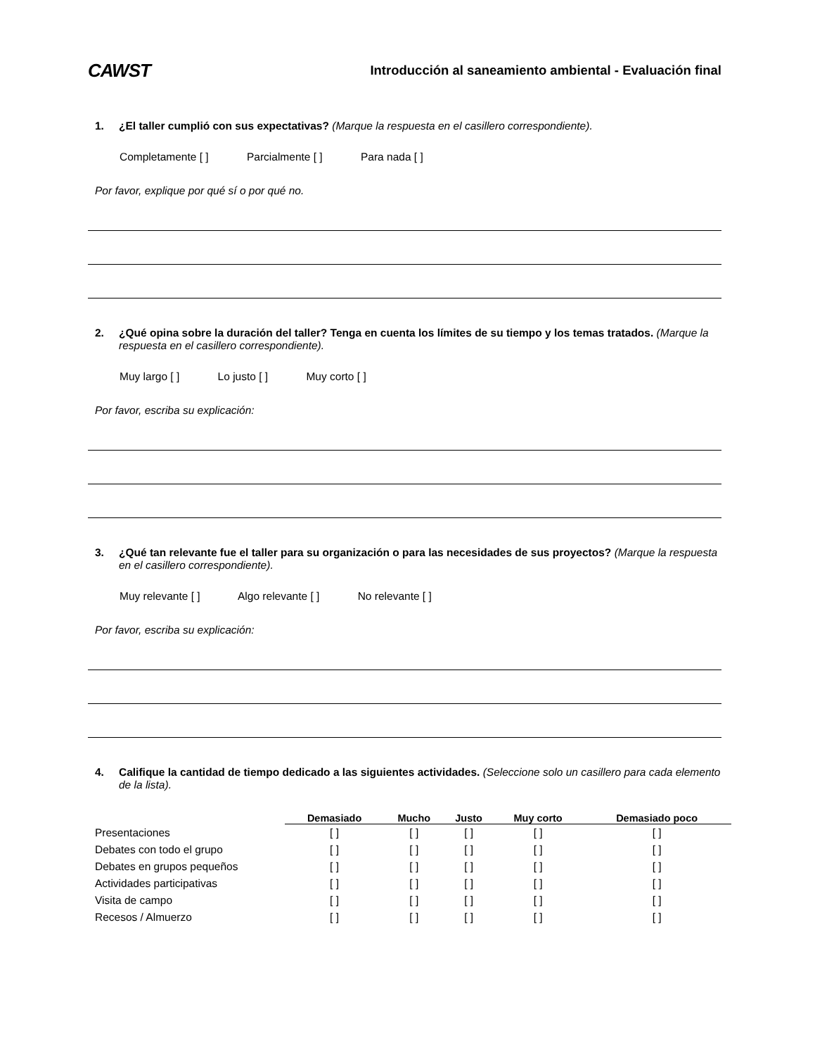CAWST
Introducción al saneamiento ambiental - Evaluación final
1. ¿El taller cumplió con sus expectativas? (Marque la respuesta en el casillero correspondiente).
Completamente [ ] Parcialmente [ ] Para nada [ ]
Por favor, explique por qué sí o por qué no.
2. ¿Qué opina sobre la duración del taller? Tenga en cuenta los límites de su tiempo y los temas tratados. (Marque la respuesta en el casillero correspondiente).
Muy largo [ ] Lo justo [ ] Muy corto [ ]
Por favor, escriba su explicación:
3. ¿Qué tan relevante fue el taller para su organización o para las necesidades de sus proyectos? (Marque la respuesta en el casillero correspondiente).
Muy relevante [ ] Algo relevante [ ] No relevante [ ]
Por favor, escriba su explicación:
4. Califique la cantidad de tiempo dedicado a las siguientes actividades. (Seleccione solo un casillero para cada elemento de la lista).
| | Demasiado | Mucho | Justo | Muy corto | Demasiado poco |
| --- | --- | --- | --- | --- | --- |
| Presentaciones | [ ] | [ ] | [ ] | [ ] | [ ] |
| Debates con todo el grupo | [ ] | [ ] | [ ] | [ ] | [ ] |
| Debates en grupos pequeños | [ ] | [ ] | [ ] | [ ] | [ ] |
| Actividades participativas | [ ] | [ ] | [ ] | [ ] | [ ] |
| Visita de campo | [ ] | [ ] | [ ] | [ ] | [ ] |
| Recesos / Almuerzo | [ ] | [ ] | [ ] | [ ] | [ ] |